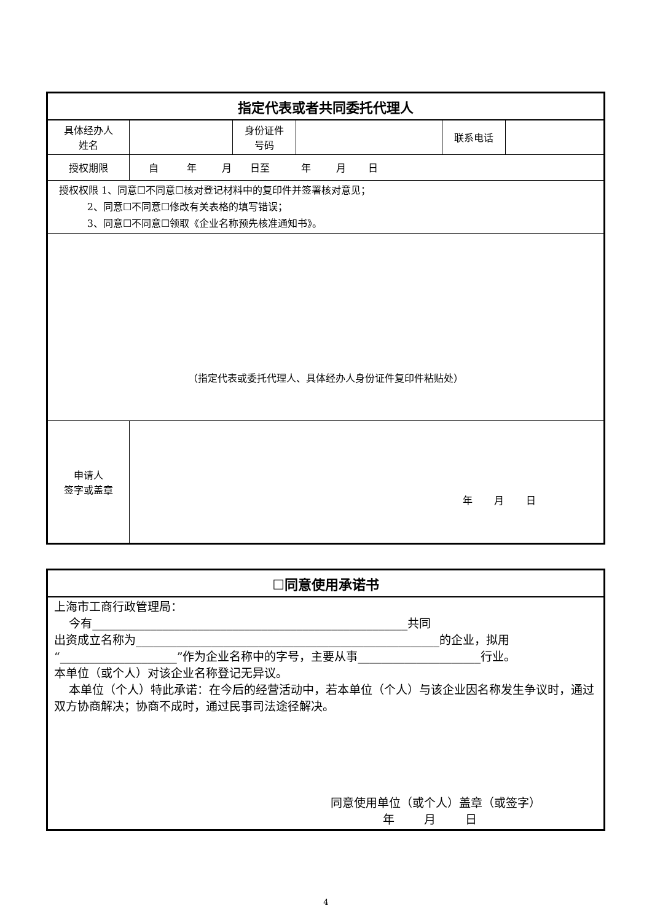| 指定代表或者共同委托代理人 | | | | | |
| 具体经办人 姓名 | | 身份证件 号码 | | 联系电话 | |
| 授权期限 | 自 年 月 日至 年 月 日 | | | | |
| 授权权限 1、同意☐不同意☐核对登记材料中的复印件并签署核对意见； 2、同意☐不同意☐修改有关表格的填写错误； 3、同意☐不同意☐领取《企业名称预先核准通知书》。 | | | | | |
| （指定代表或委托代理人、具体经办人身份证件复印件粘贴处） | | | | | |
| 申请人 签字或盖章 | 年 月 日 | | | | |
| ☐同意使用承诺书 |
| 上海市工商行政管理局： 今有______________________________________________________共同 出资成立名称为____________________________________________________的企业，拟用“____________________”作为企业名称中的字号，主要从事_____________________行业。 本单位（或个人）对该企业名称登记无异议。 本单位（个人）特此承诺：在今后的经营活动中，若本单位（个人）与该企业因名称发生争议时，通过双方协商解决；协商不成时，通过民事司法途径解决。 同意使用单位（或个人）盖章（或签字） 年 月 日 |
4